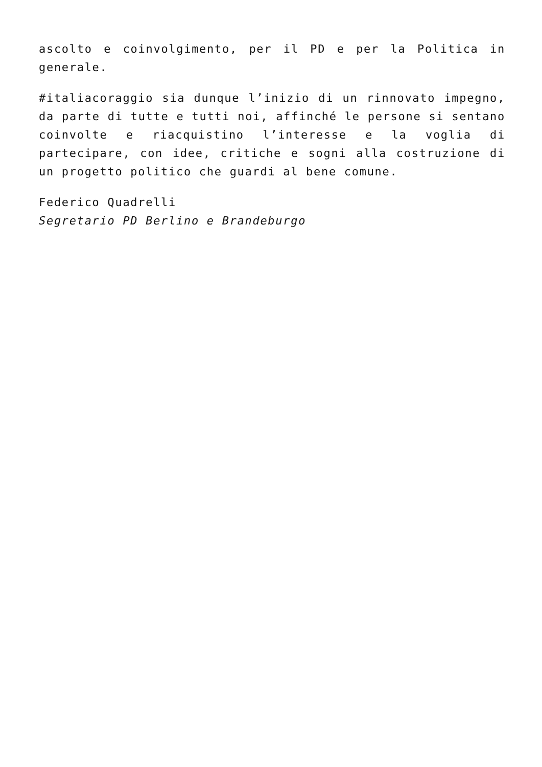ascolto e coinvolgimento, per il PD e per la Politica in generale.
#italiacoraggio sia dunque l’inizio di un rinnovato impegno, da parte di tutte e tutti noi, affinché le persone si sentano coinvolte e riacquistino l’interesse e la voglia di partecipare, con idee, critiche e sogni alla costruzione di un progetto politico che guardi al bene comune.
Federico Quadrelli
Segretario PD Berlino e Brandeburgo